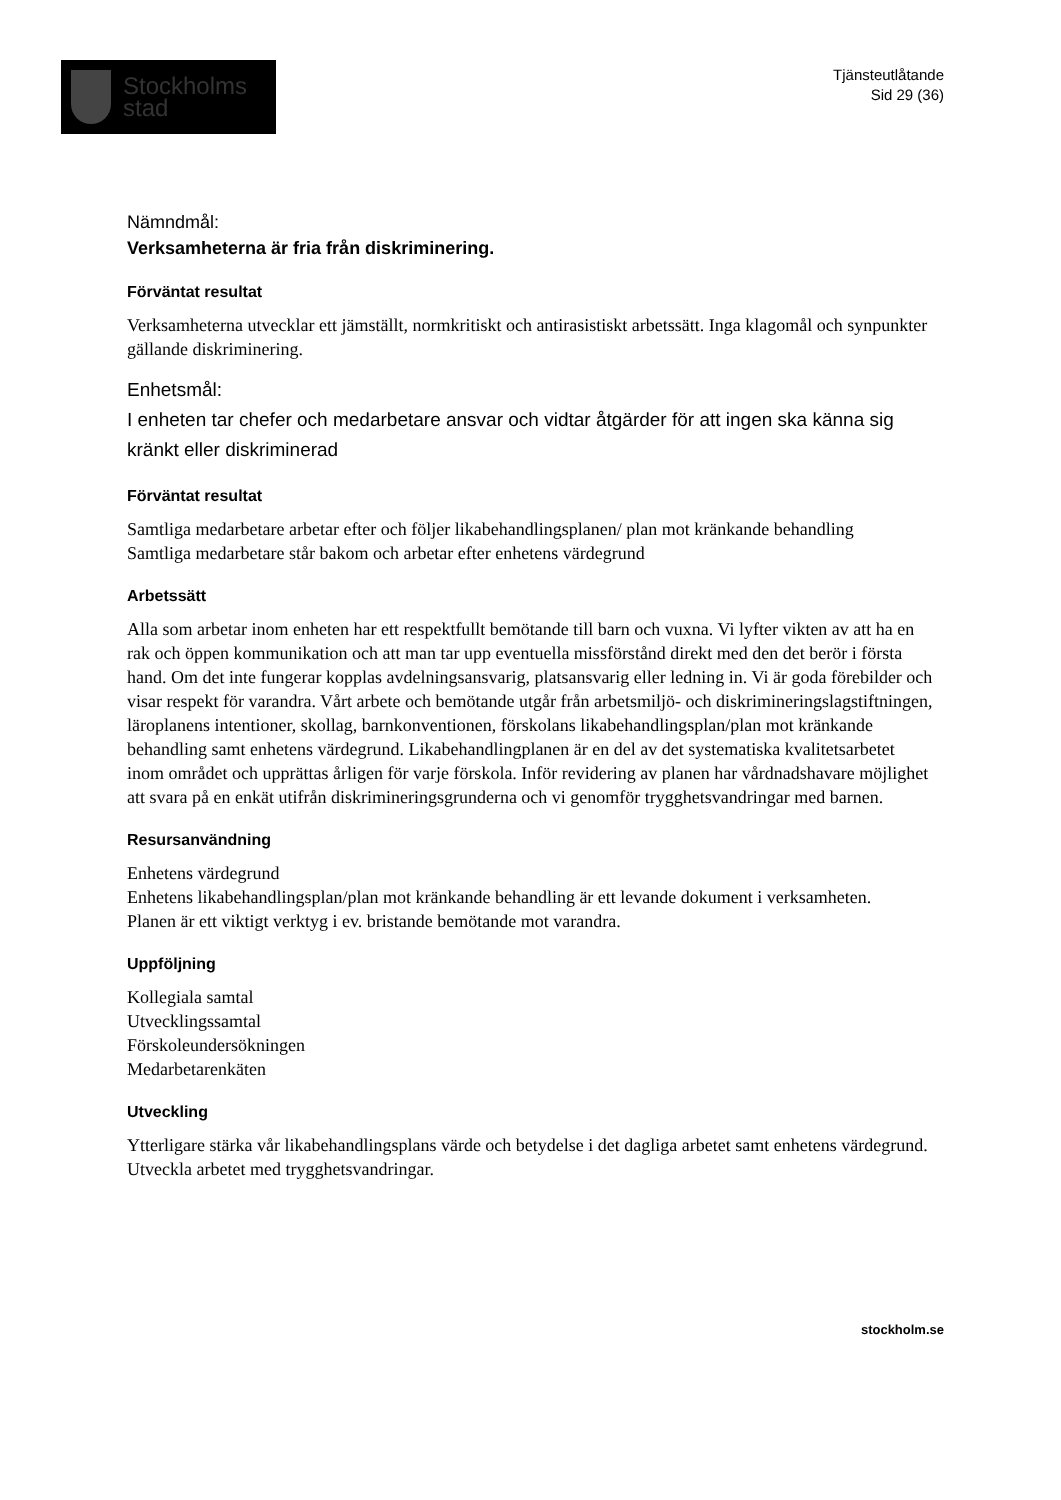Stockholms
stad
Tjänsteutlåtande
Sid 29 (36)
Nämndmål:
Verksamheterna är fria från diskriminering.
Förväntat resultat
Verksamheterna utvecklar ett jämställt, normkritiskt och antirasistiskt arbetssätt. Inga klagomål och synpunkter gällande diskriminering.
Enhetsmål:
I enheten tar chefer och medarbetare ansvar och vidtar åtgärder för att ingen ska känna sig kränkt eller diskriminerad
Förväntat resultat
Samtliga medarbetare arbetar efter och följer likabehandlingsplanen/ plan mot kränkande behandling
Samtliga medarbetare står bakom och arbetar efter enhetens värdegrund
Arbetssätt
Alla som arbetar inom enheten har ett respektfullt bemötande till barn och vuxna. Vi lyfter vikten av att ha en rak och öppen kommunikation och att man tar upp eventuella missförstånd direkt med den det berör i första hand. Om det inte fungerar kopplas avdelningsansvarig, platsansvarig eller ledning in. Vi är goda förebilder och visar respekt för varandra. Vårt arbete och bemötande utgår från arbetsmiljö- och diskrimineringslagstiftningen, läroplanens intentioner, skollag, barnkonventionen, förskolans likabehandlingsplan/plan mot kränkande behandling samt enhetens värdegrund. Likabehandlingplanen är en del av det systematiska kvalitetsarbetet inom området och upprättas årligen för varje förskola. Inför revidering av planen har vårdnadshavare möjlighet att svara på en enkät utifrån diskrimineringsgrunderna och vi genomför trygghetsvandringar med barnen.
Resursanvändning
Enhetens värdegrund
Enhetens likabehandlingsplan/plan mot kränkande behandling är ett levande dokument i verksamheten.
Planen är ett viktigt verktyg i ev. bristande bemötande mot varandra.
Uppföljning
Kollegiala samtal
Utvecklingssamtal
Förskoleundersökningen
Medarbetarenkäten
Utveckling
Ytterligare stärka vår likabehandlingsplans värde och betydelse i det dagliga arbetet samt enhetens värdegrund. Utveckla arbetet med trygghetsvandringar.
stockholm.se